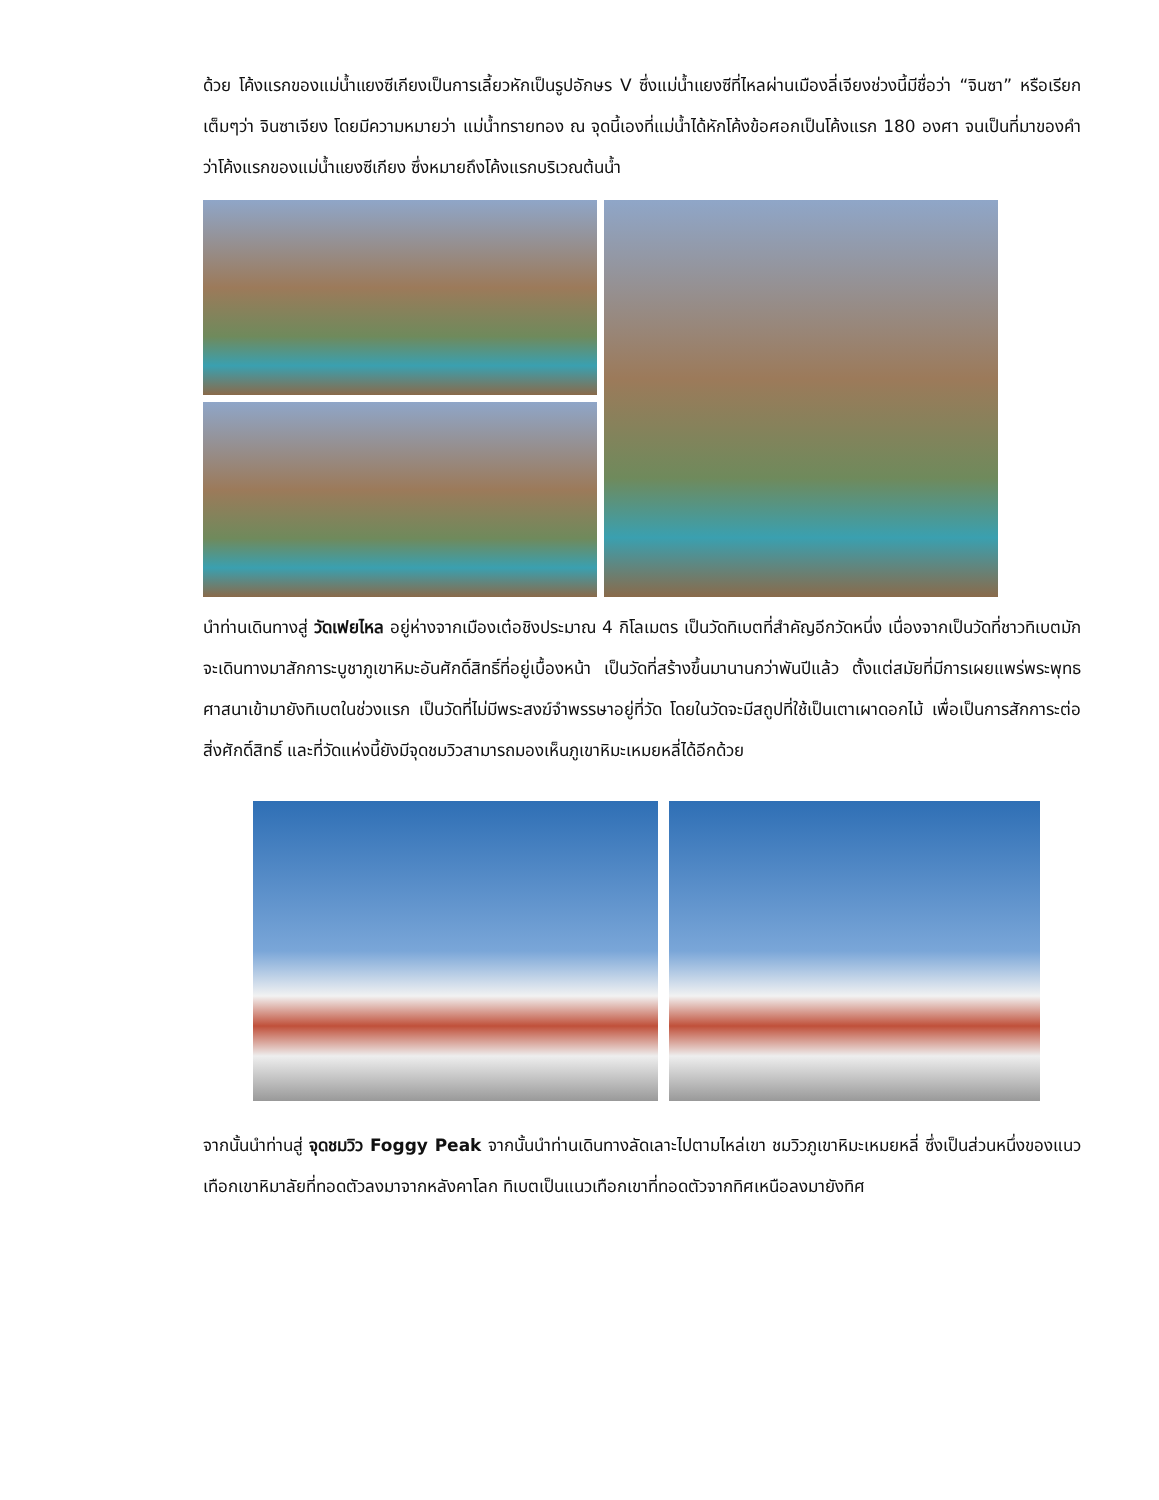ด้วย โค้งแรกของแม่น้ำแยงซีเกียงเป็นการเลี้ยวหักเป็นรูปอักษร V ซึ่งแม่น้ำแยงซีที่ไหลผ่านเมืองลี่เจียงช่วงนี้มีชื่อว่า “จินซา” หรือเรียกเต็มๆว่า จินซาเจียง โดยมีความหมายว่า แม่น้ำทรายทอง ณ จุดนี้เองที่แม่น้ำได้หักโค้งข้อศอกเป็นโค้งแรก 180 องศา จนเป็นที่มาของคำว่าโค้งแรกของแม่น้ำแยงซีเกียง ซึ่งหมายถึงโค้งแรกบริเวณต้นน้ำ
นำท่านเดินทางสู่ วัดเฟยไหล อยู่ห่างจากเมืองเต๋อชิงประมาณ 4 กิโลเมตร เป็นวัดทิเบตที่สำคัญอีกวัดหนึ่ง เนื่องจากเป็นวัดที่ชาวทิเบตมักจะเดินทางมาสักการะบูชาภูเขาหิมะอันศักดิ์สิทธิ์ที่อยู่เบื้องหน้า เป็นวัดที่สร้างขึ้นมานานกว่าพันปีแล้ว ตั้งแต่สมัยที่มีการเผยแพร่พระพุทธศาสนาเข้ามายังทิเบตในช่วงแรก เป็นวัดที่ไม่มีพระสงฆ์จำพรรษาอยู่ที่วัด โดยในวัดจะมีสถูปที่ใช้เป็นเตาเผาดอกไม้ เพื่อเป็นการสักการะต่อสิ่งศักดิ์สิทธิ์ และที่วัดแห่งนี้ยังมีจุดชมวิวสามารถมองเห็นภูเขาหิมะเหมยหลี่ได้อีกด้วย
จากนั้นนำท่านสู่ จุดชมวิว Foggy Peak จากนั้นนำท่านเดินทางลัดเลาะไปตามไหล่เขา ชมวิวภูเขาหิมะเหมยหลี่ ซึ่งเป็นส่วนหนึ่งของแนวเทือกเขาหิมาลัยที่ทอดตัวลงมาจากหลังคาโลก ทิเบตเป็นแนวเทือกเขาที่ทอดตัวจากทิศเหนือลงมายังทิศ